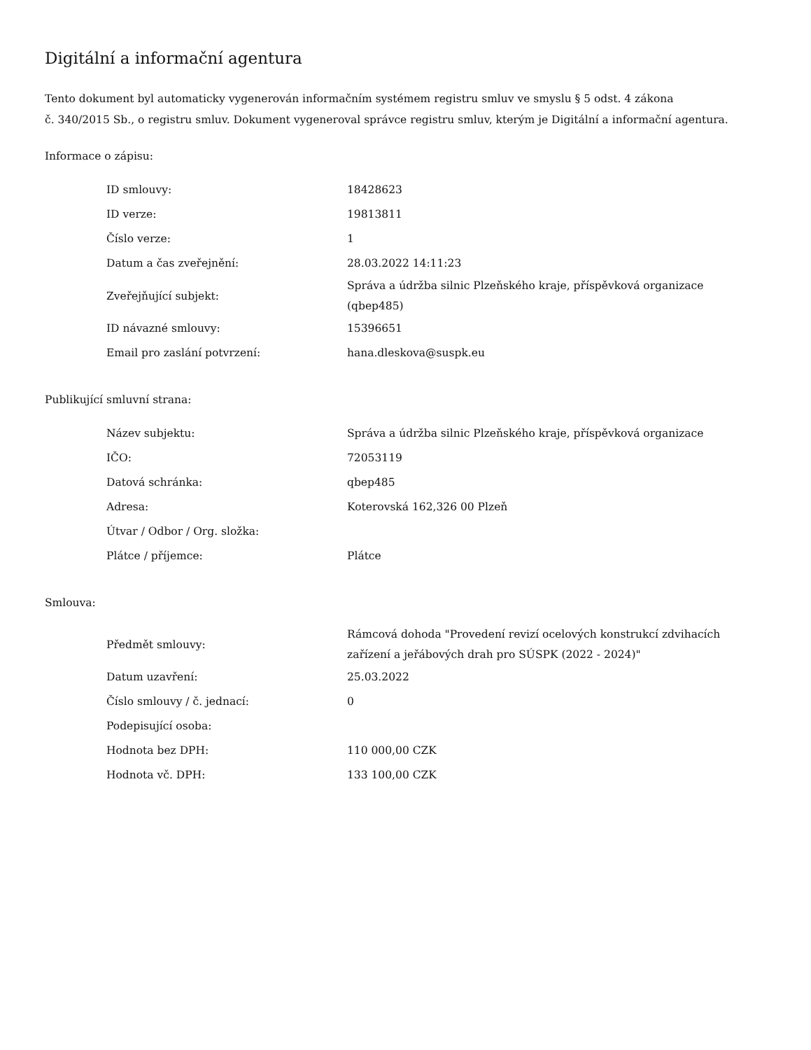Digitální a informační agentura
Tento dokument byl automaticky vygenerován informačním systémem registru smluv ve smyslu § 5 odst. 4 zákona
č. 340/2015 Sb., o registru smluv. Dokument vygeneroval správce registru smluv, kterým je Digitální a informační agentura.
Informace o zápisu:
| ID smlouvy: | 18428623 |
| ID verze: | 19813811 |
| Číslo verze: | 1 |
| Datum a čas zveřejnění: | 28.03.2022 14:11:23 |
| Zveřejňující subjekt: | Správa a údržba silnic Plzeňského kraje, příspěvková organizace (qbep485) |
| ID návazné smlouvy: | 15396651 |
| Email pro zaslání potvrzení: | hana.dleskova@suspk.eu |
Publikující smluvní strana:
| Název subjektu: | Správa a údržba silnic Plzeňského kraje, příspěvková organizace |
| IČO: | 72053119 |
| Datová schránka: | qbep485 |
| Adresa: | Koterovská 162,326 00 Plzeň |
| Útvar / Odbor / Org. složka: | |
| Plátce / příjemce: | Plátce |
Smlouva:
| Předmět smlouvy: | Rámcová dohoda "Provedení revizí ocelových konstrukcí zdvihacích zařízení a jeřábových drah pro SÚSPK (2022 - 2024)" |
| Datum uzavření: | 25.03.2022 |
| Číslo smlouvy / č. jednací: | 0 |
| Podepisující osoba: | |
| Hodnota bez DPH: | 110 000,00 CZK |
| Hodnota vč. DPH: | 133 100,00 CZK |